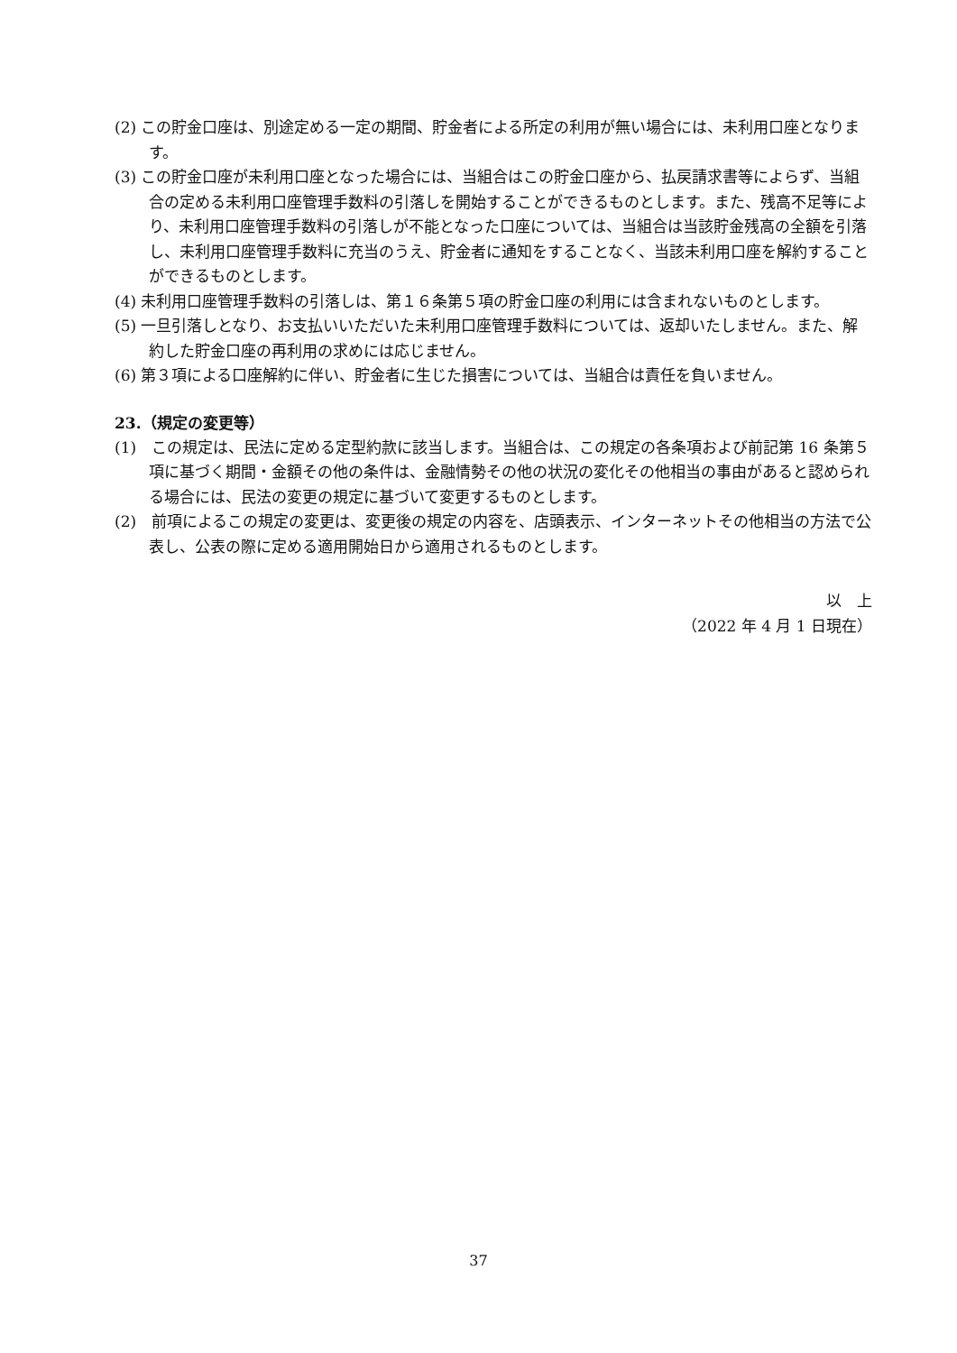(2) この貯金口座は、別途定める一定の期間、貯金者による所定の利用が無い場合には、未利用口座となります。
(3) この貯金口座が未利用口座となった場合には、当組合はこの貯金口座から、払戻請求書等によらず、当組合の定める未利用口座管理手数料の引落しを開始することができるものとします。また、残高不足等により、未利用口座管理手数料の引落しが不能となった口座については、当組合は当該貯金残高の全額を引落し、未利用口座管理手数料に充当のうえ、貯金者に通知をすることなく、当該未利用口座を解約することができるものとします。
(4) 未利用口座管理手数料の引落しは、第１６条第５項の貯金口座の利用には含まれないものとします。
(5) 一旦引落しとなり、お支払いいただいた未利用口座管理手数料については、返却いたしません。また、解約した貯金口座の再利用の求めには応じません。
(6) 第３項による口座解約に伴い、貯金者に生じた損害については、当組合は責任を負いません。
23.（規定の変更等）
(1)　この規定は、民法に定める定型約款に該当します。当組合は、この規定の各条項および前記第 16 条第５項に基づく期間・金額その他の条件は、金融情勢その他の状況の変化その他相当の事由があると認められる場合には、民法の変更の規定に基づいて変更するものとします。
(2)　前項によるこの規定の変更は、変更後の規定の内容を、店頭表示、インターネットその他相当の方法で公表し、公表の際に定める適用開始日から適用されるものとします。
以　上
（2022 年 4 月 1 日現在）
37